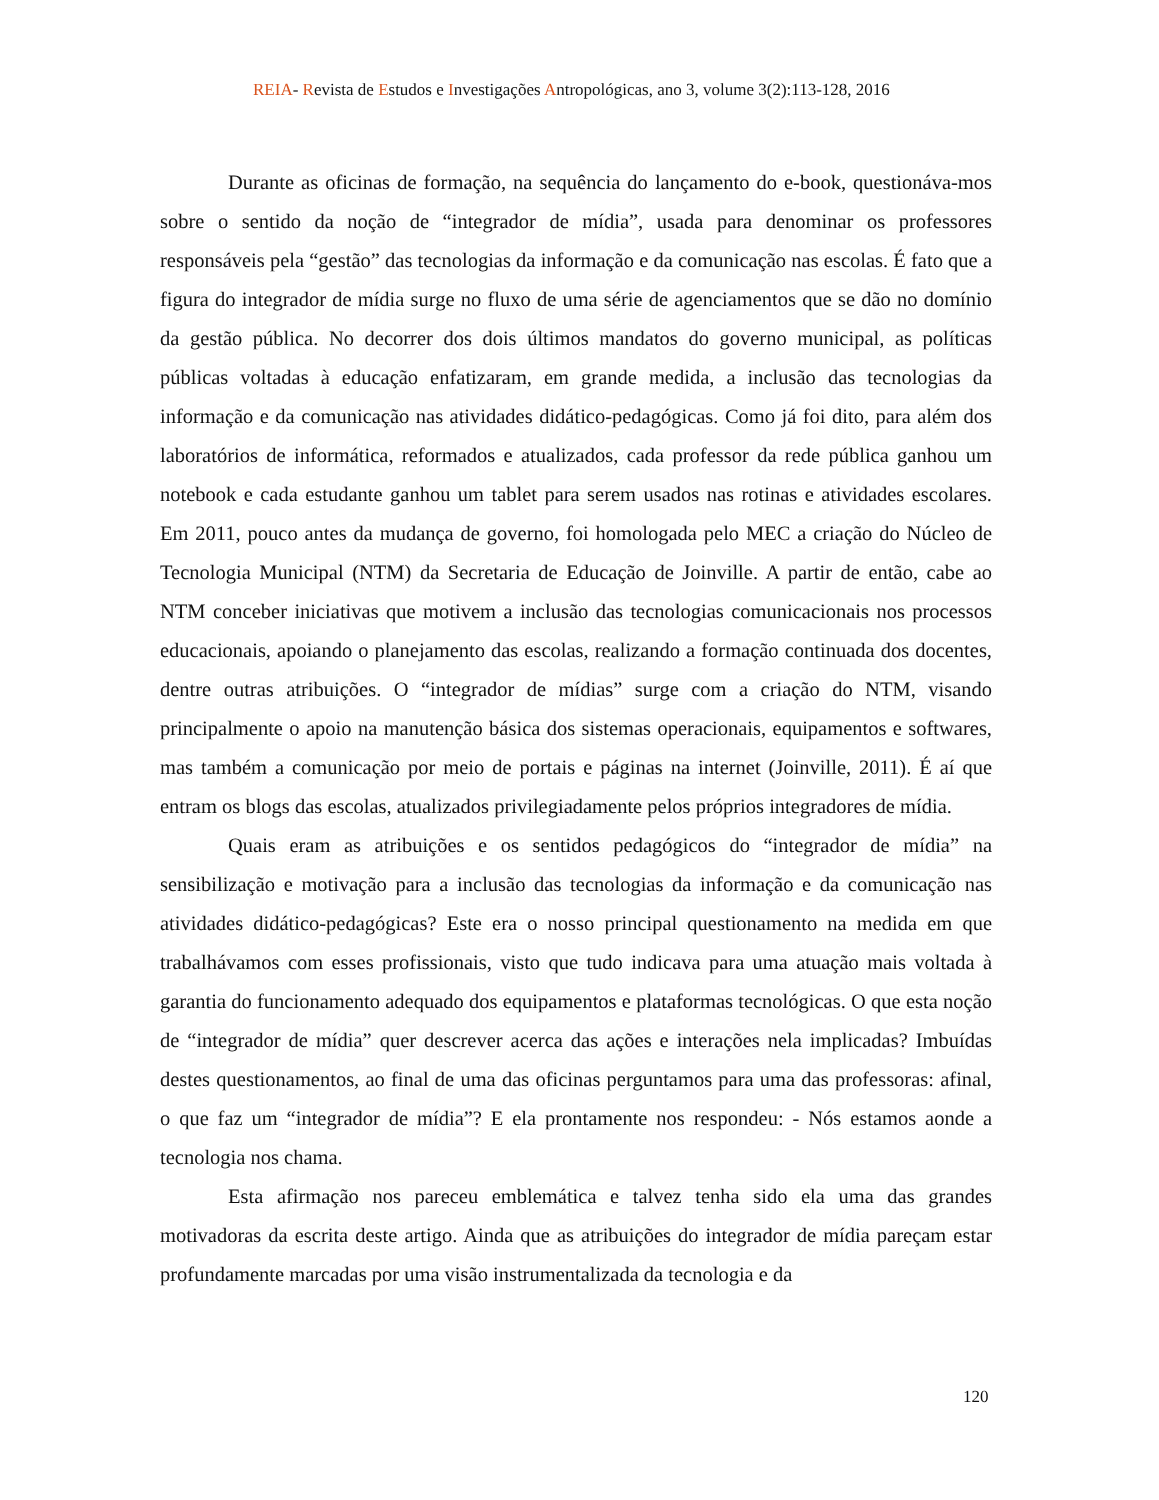REIA- Revista de Estudos e Investigações Antropológicas, ano 3, volume 3(2):113-128, 2016
Durante as oficinas de formação, na sequência do lançamento do e-book, questionáva-mos sobre o sentido da noção de “integrador de mídia”, usada para denominar os professores responsáveis pela “gestão” das tecnologias da informação e da comunicação nas escolas. É fato que a figura do integrador de mídia surge no fluxo de uma série de agenciamentos que se dão no domínio da gestão pública. No decorrer dos dois últimos mandatos do governo municipal, as políticas públicas voltadas à educação enfatizaram, em grande medida, a inclusão das tecnologias da informação e da comunicação nas atividades didático-pedagógicas. Como já foi dito, para além dos laboratórios de informática, reformados e atualizados, cada professor da rede pública ganhou um notebook e cada estudante ganhou um tablet para serem usados nas rotinas e atividades escolares. Em 2011, pouco antes da mudança de governo, foi homologada pelo MEC a criação do Núcleo de Tecnologia Municipal (NTM) da Secretaria de Educação de Joinville. A partir de então, cabe ao NTM conceber iniciativas que motivem a inclusão das tecnologias comunicacionais nos processos educacionais, apoiando o planejamento das escolas, realizando a formação continuada dos docentes, dentre outras atribuições. O “integrador de mídias” surge com a criação do NTM, visando principalmente o apoio na manutenção básica dos sistemas operacionais, equipamentos e softwares, mas também a comunicação por meio de portais e páginas na internet (Joinville, 2011). É aí que entram os blogs das escolas, atualizados privilegiadamente pelos próprios integradores de mídia.
Quais eram as atribuições e os sentidos pedagógicos do “integrador de mídia” na sensibilização e motivação para a inclusão das tecnologias da informação e da comunicação nas atividades didático-pedagógicas? Este era o nosso principal questionamento na medida em que trabalhávamos com esses profissionais, visto que tudo indicava para uma atuação mais voltada à garantia do funcionamento adequado dos equipamentos e plataformas tecnológicas. O que esta noção de “integrador de mídia” quer descrever acerca das ações e interações nela implicadas? Imbuídas destes questionamentos, ao final de uma das oficinas perguntamos para uma das professoras: afinal, o que faz um “integrador de mídia”? E ela prontamente nos respondeu: - Nós estamos aonde a tecnologia nos chama.
Esta afirmação nos pareceu emblemática e talvez tenha sido ela uma das grandes motivadoras da escrita deste artigo. Ainda que as atribuições do integrador de mídia pareçam estar profundamente marcadas por uma visão instrumentalizada da tecnologia e da
120